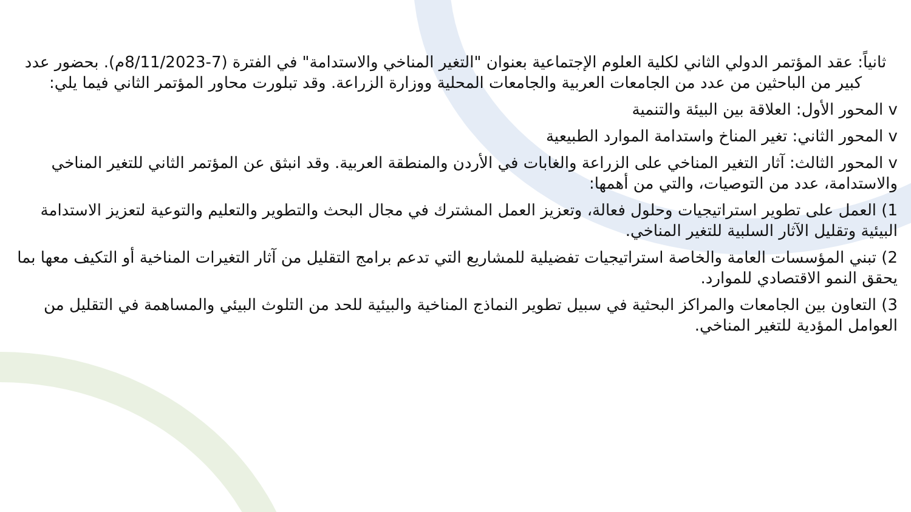ثانياً: عقد المؤتمر الدولي الثاني لكلية العلوم الإجتماعية بعنوان "التغير المناخي والاستدامة" في الفترة (7-8/11/2023م). بحضور عدد كبير من الباحثين من عدد من الجامعات العربية والجامعات المحلية ووزارة الزراعة. وقد تبلورت محاور المؤتمر الثاني فيما يلي:
v المحور الأول: العلاقة بين البيئة والتنمية
v المحور الثاني: تغير المناخ واستدامة الموارد الطبيعية
v المحور الثالث: آثار التغير المناخي على الزراعة والغابات في الأردن والمنطقة العربية. وقد انبثق عن المؤتمر الثاني للتغير المناخي والاستدامة، عدد من التوصيات، والتي من أهمها:
1) العمل على تطوير استراتيجيات وحلول فعالة، وتعزيز العمل المشترك في مجال البحث والتطوير والتعليم والتوعية لتعزيز الاستدامة البيئية وتقليل الآثار السلبية للتغير المناخي.
2) تبني المؤسسات العامة والخاصة استراتيجيات تفضيلية للمشاريع التي تدعم برامج التقليل من آثار التغيرات المناخية أو التكيف معها بما يحقق النمو الاقتصادي للموارد.
3) التعاون بين الجامعات والمراكز البحثية في سبيل تطوير النماذج المناخية والبيئية للحد من التلوث البيئي والمساهمة في التقليل من العوامل المؤدية للتغير المناخي.